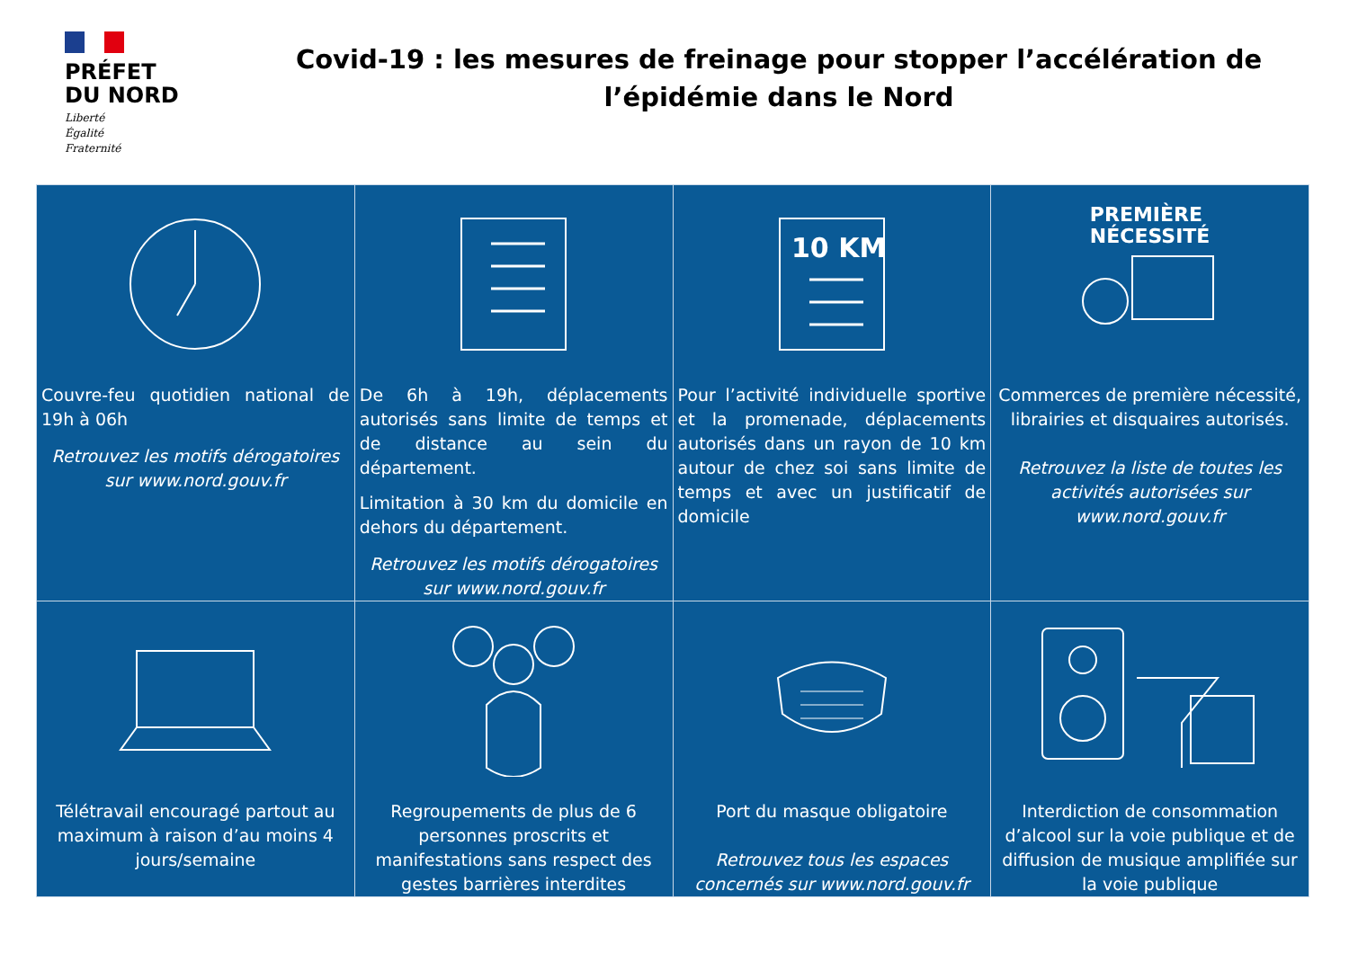PRÉFET
DU NORD
Liberté
Égalité
Fraternité
Covid-19 : les mesures de freinage pour stopper l’accélération de l’épidémie dans le Nord
| Couvre-feu quotidien national de 19h à 06h Retrouvez les motifs dérogatoires sur www.nord.gouv.fr | De 6h à 19h, déplacements autorisés sans limite de temps et de distance au sein du département. Limitation à 30 km du domicile en dehors du département. Retrouvez les motifs dérogatoires sur www.nord.gouv.fr | 10 KM Pour l’activité individuelle sportive et la promenade, déplacements autorisés dans un rayon de 10 km autour de chez soi sans limite de temps et avec un justificatif de domicile | PREMIÈRE NÉCESSITÉ Commerces de première nécessité, librairies et disquaires autorisés. Retrouvez la liste de toutes les activités autorisées sur www.nord.gouv.fr |
| Télétravail encouragé partout au maximum à raison d’au moins 4 jours/semaine | Regroupements de plus de 6 personnes proscrits et manifestations sans respect des gestes barrières interdites | Port du masque obligatoire Retrouvez tous les espaces concernés sur www.nord.gouv.fr | Interdiction de consommation d’alcool sur la voie publique et de diffusion de musique amplifiée sur la voie publique |